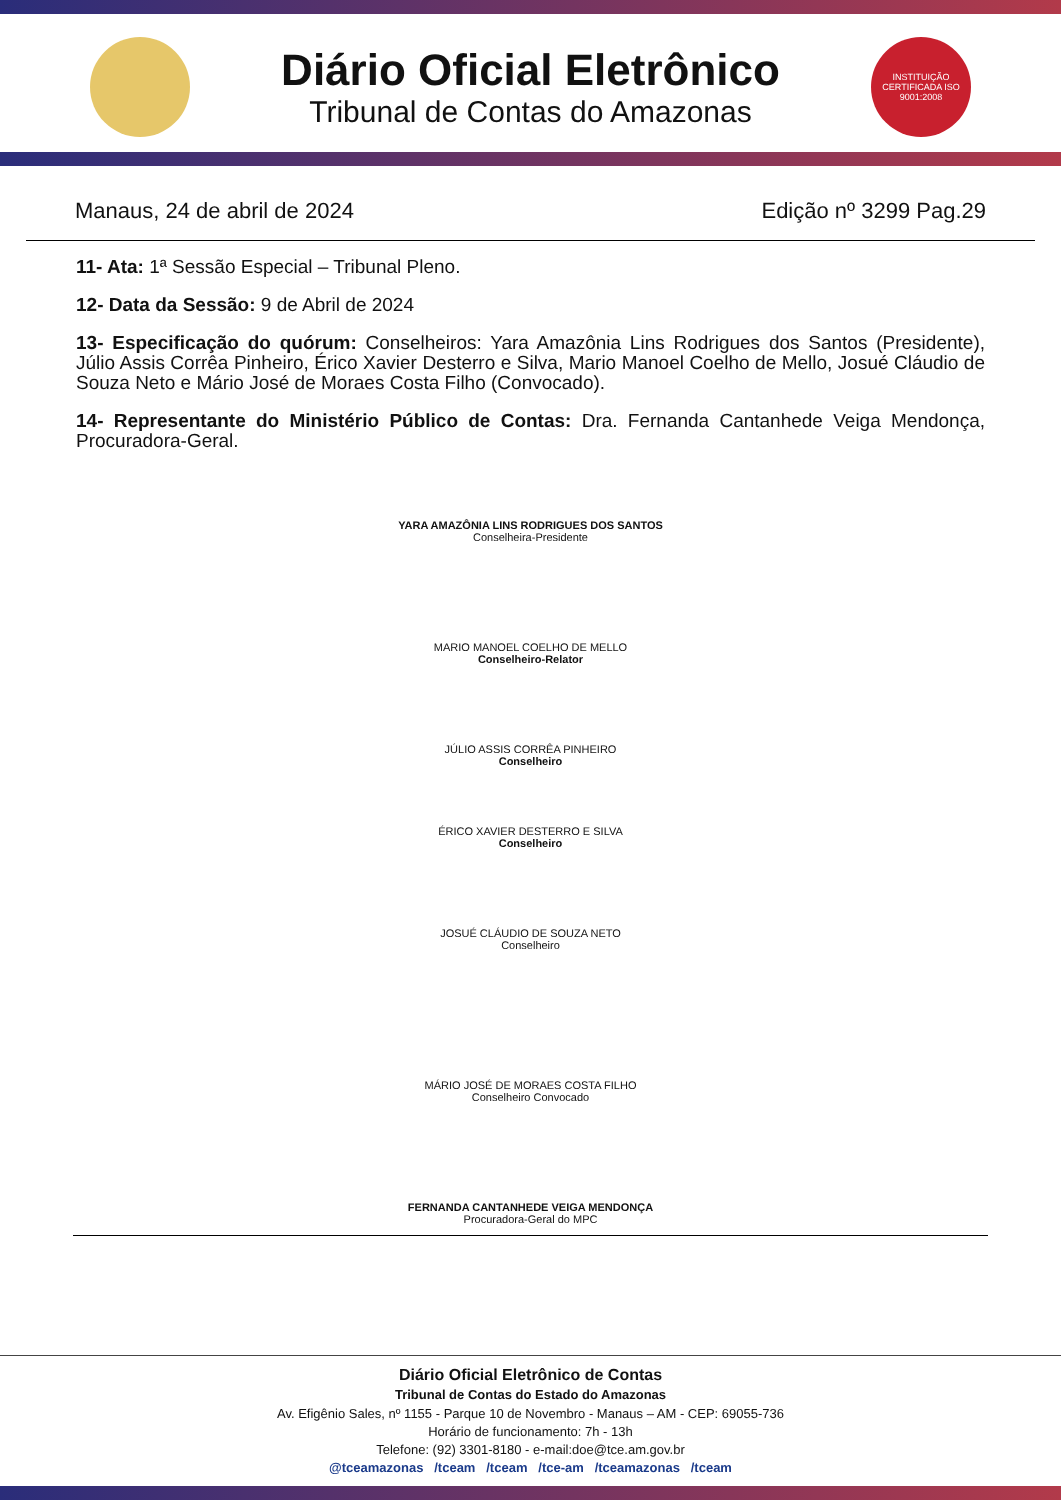Diário Oficial Eletrônico
Tribunal de Contas do Amazonas
INSTITUIÇÃO CERTIFICADA ISO 9001:2008
Manaus, 24 de abril de 2024 Edição nº 3299 Pag.29
11- Ata: 1ª Sessão Especial – Tribunal Pleno.
12- Data da Sessão: 9 de Abril de 2024
13- Especificação do quórum: Conselheiros: Yara Amazônia Lins Rodrigues dos Santos (Presidente), Júlio Assis Corrêa Pinheiro, Érico Xavier Desterro e Silva, Mario Manoel Coelho de Mello, Josué Cláudio de Souza Neto e Mário José de Moraes Costa Filho (Convocado).
14- Representante do Ministério Público de Contas: Dra. Fernanda Cantanhede Veiga Mendonça, Procuradora-Geral.
YARA AMAZÔNIA LINS RODRIGUES DOS SANTOS
Conselheira-Presidente
MARIO MANOEL COELHO DE MELLO
Conselheiro-Relator
JÚLIO ASSIS CORRÊA PINHEIRO
Conselheiro
ÉRICO XAVIER DESTERRO E SILVA
Conselheiro
JOSUÉ CLÁUDIO DE SOUZA NETO
Conselheiro
MÁRIO JOSÉ DE MORAES COSTA FILHO
Conselheiro Convocado
FERNANDA CANTANHEDE VEIGA MENDONÇA
Procuradora-Geral do MPC
Diário Oficial Eletrônico de Contas
Tribunal de Contas do Estado do Amazonas
Av. Efigênio Sales, nº 1155 - Parque 10 de Novembro - Manaus – AM - CEP: 69055-736
Horário de funcionamento: 7h - 13h
Telefone: (92) 3301-8180 - e-mail:doe@tce.am.gov.br
@tceamazonas /tceam /tceam /tce-am /tceamazonas /tceam